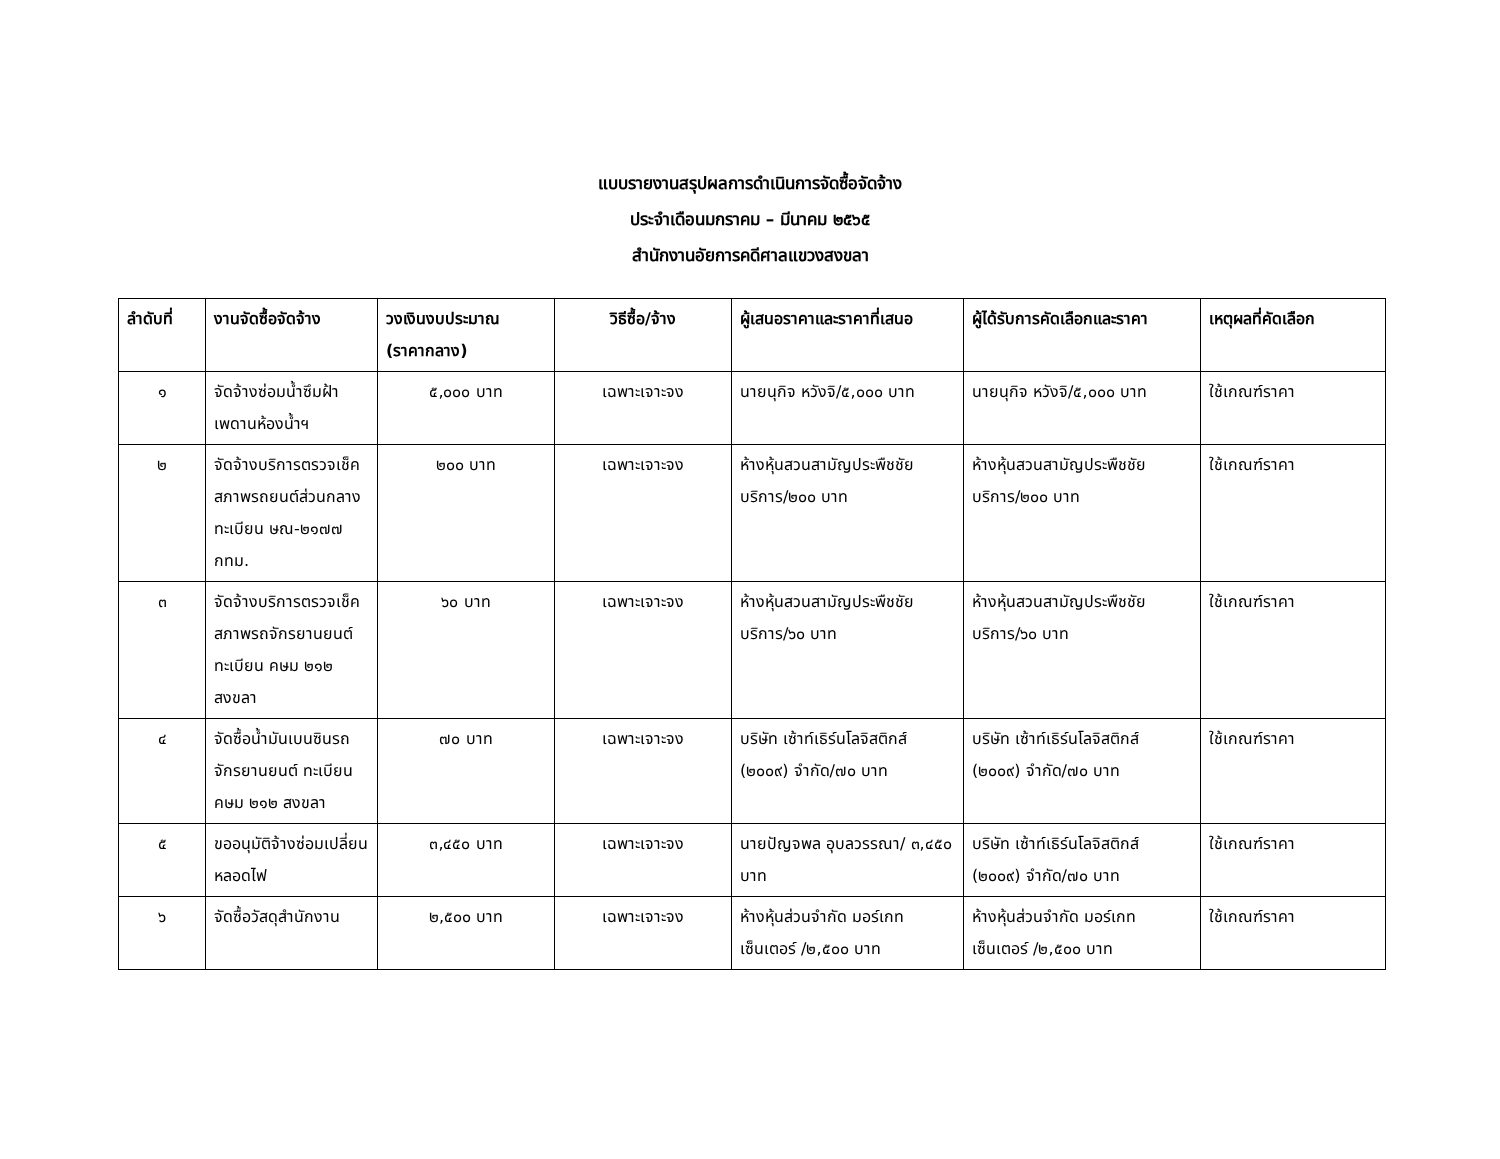แบบรายงานสรุปผลการดำเนินการจัดซื้อจัดจ้าง
ประจำเดือนมกราคม – มีนาคม ๒๕๖๕
สำนักงานอัยการคดีศาลแขวงสงขลา
| ลำดับที่ | งานจัดซื้อจัดจ้าง | วงเงินงบประมาณ (ราคากลาง) | วิธีซื้อ/จ้าง | ผู้เสนอราคาและราคาที่เสนอ | ผู้ได้รับการคัดเลือกและราคา | เหตุผลที่คัดเลือก |
| --- | --- | --- | --- | --- | --- | --- |
| ๑ | จัดจ้างซ่อมน้ำซึมฝ้าเพดานห้องน้ำฯ | ๕,๐๐๐ บาท | เฉพาะเจาะจง | นายนุกิจ หวังจิ/๕,๐๐๐ บาท | นายนุกิจ หวังจิ/๕,๐๐๐ บาท | ใช้เกณฑ์ราคา |
| ๒ | จัดจ้างบริการตรวจเช็คสภาพรถยนต์ส่วนกลาง ทะเบียน ษณ-๒๑๗๗ กทม. | ๒๐๐ บาท | เฉพาะเจาะจง | ห้างหุ้นสวนสามัญประพืชชัย บริการ/๒๐๐ บาท | ห้างหุ้นสวนสามัญประพืชชัย บริการ/๒๐๐ บาท | ใช้เกณฑ์ราคา |
| ๓ | จัดจ้างบริการตรวจเช็คสภาพรถจักรยานยนต์ ทะเบียน คษม ๒๑๒ สงขลา | ๖๐ บาท | เฉพาะเจาะจง | ห้างหุ้นสวนสามัญประพืชชัย บริการ/๖๐ บาท | ห้างหุ้นสวนสามัญประพืชชัย บริการ/๖๐ บาท | ใช้เกณฑ์ราคา |
| ๔ | จัดซื้อน้ำมันเบนซินรถจักรยานยนต์ ทะเบียน คษม ๒๑๒ สงขลา | ๗๐ บาท | เฉพาะเจาะจง | บริษัท เซ้าท์เธิร์นโลจิสติกส์ (๒๐๐๙) จำกัด/๗๐ บาท | บริษัท เซ้าท์เธิร์นโลจิสติกส์ (๒๐๐๙) จำกัด/๗๐ บาท | ใช้เกณฑ์ราคา |
| ๕ | ขออนุมัติจ้างซ่อมเปลี่ยนหลอดไฟ | ๓,๔๕๐ บาท | เฉพาะเจาะจง | นายปัญจพล อุบลวรรณา/ ๓,๔๕๐ บาท | บริษัท เซ้าท์เธิร์นโลจิสติกส์ (๒๐๐๙) จำกัด/๗๐ บาท | ใช้เกณฑ์ราคา |
| ๖ | จัดซื้อวัสดุสำนักงาน | ๒,๕๐๐ บาท | เฉพาะเจาะจง | ห้างหุ้นส่วนจำกัด มอร์เกท เซ็นเตอร์ /๒,๕๐๐ บาท | ห้างหุ้นส่วนจำกัด มอร์เกท เซ็นเตอร์ /๒,๕๐๐ บาท | ใช้เกณฑ์ราคา |